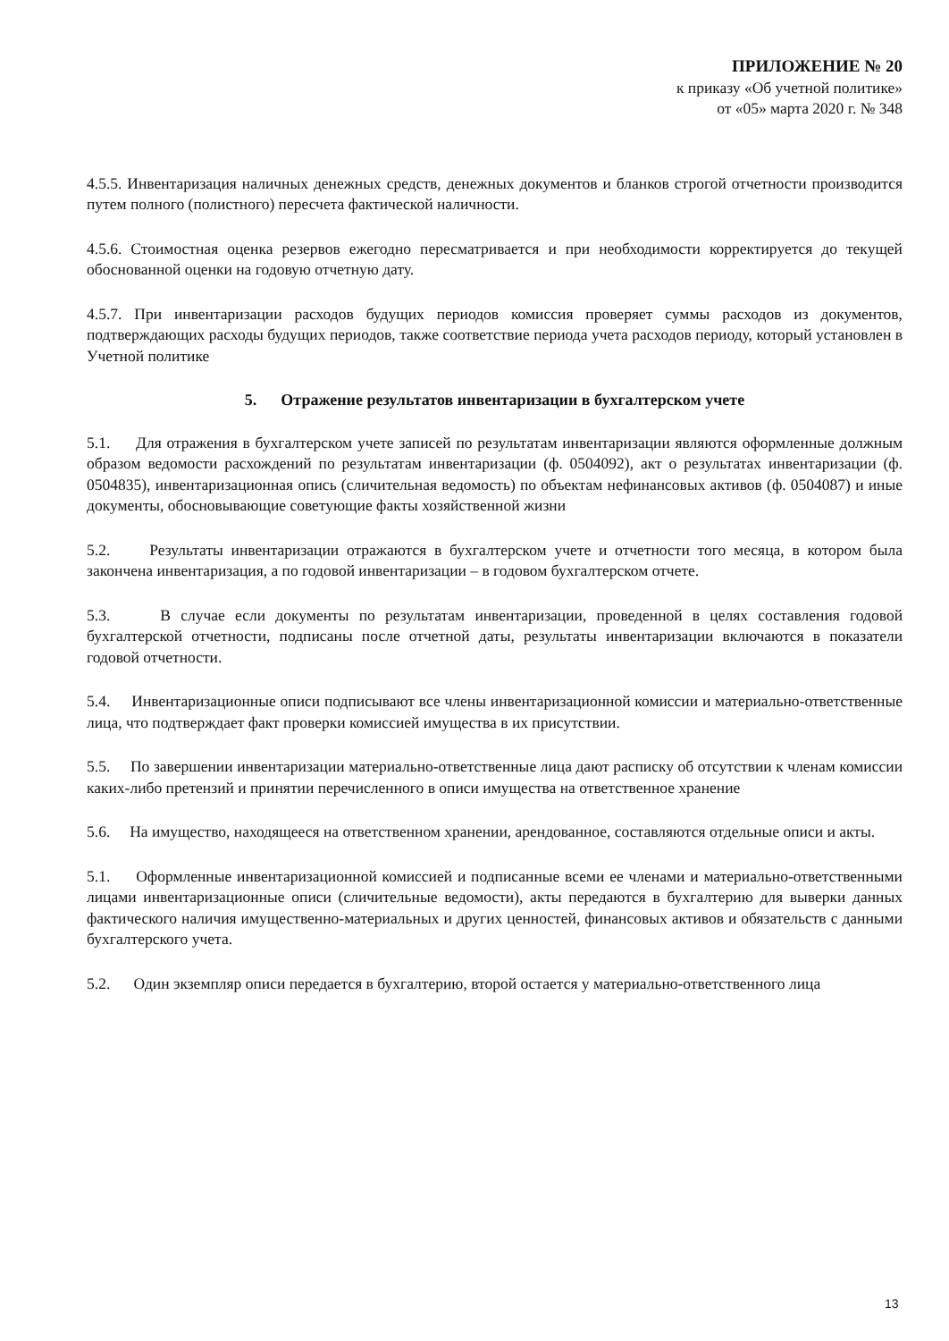ПРИЛОЖЕНИЕ № 20
к приказу «Об учетной политике»
от «05» марта 2020 г. № 348
4.5.5. Инвентаризация наличных денежных средств, денежных документов и бланков строгой отчетности производится путем полного (полистного) пересчета фактической наличности.
4.5.6. Стоимостная оценка резервов ежегодно пересматривается и при необходимости корректируется до текущей обоснованной оценки на годовую отчетную дату.
4.5.7. При инвентаризации расходов будущих периодов комиссия проверяет суммы расходов из документов, подтверждающих расходы будущих периодов, также соответствие периода учета расходов периоду, который установлен в Учетной политике
5. Отражение результатов инвентаризации в бухгалтерском учете
5.1. Для отражения в бухгалтерском учете записей по результатам инвентаризации являются оформленные должным образом ведомости расхождений по результатам инвентаризации (ф. 0504092), акт о результатах инвентаризации (ф. 0504835), инвентаризационная опись (сличительная ведомость) по объектам нефинансовых активов (ф. 0504087) и иные документы, обосновывающие советующие факты хозяйственной жизни
5.2. Результаты инвентаризации отражаются в бухгалтерском учете и отчетности того месяца, в котором была закончена инвентаризация, а по годовой инвентаризации – в годовом бухгалтерском отчете.
5.3. В случае если документы по результатам инвентаризации, проведенной в целях составления годовой бухгалтерской отчетности, подписаны после отчетной даты, результаты инвентаризации включаются в показатели годовой отчетности.
5.4. Инвентаризационные описи подписывают все члены инвентаризационной комиссии и материально-ответственные лица, что подтверждает факт проверки комиссией имущества в их присутствии.
5.5. По завершении инвентаризации материально-ответственные лица дают расписку об отсутствии к членам комиссии каких-либо претензий и принятии перечисленного в описи имущества на ответственное хранение
5.6. На имущество, находящееся на ответственном хранении, арендованное, составляются отдельные описи и акты.
5.1. Оформленные инвентаризационной комиссией и подписанные всеми ее членами и материально-ответственными лицами инвентаризационные описи (сличительные ведомости), акты передаются в бухгалтерию для выверки данных фактического наличия имущественно-материальных и других ценностей, финансовых активов и обязательств с данными бухгалтерского учета.
5.2. Один экземпляр описи передается в бухгалтерию, второй остается у материально-ответственного лица
13